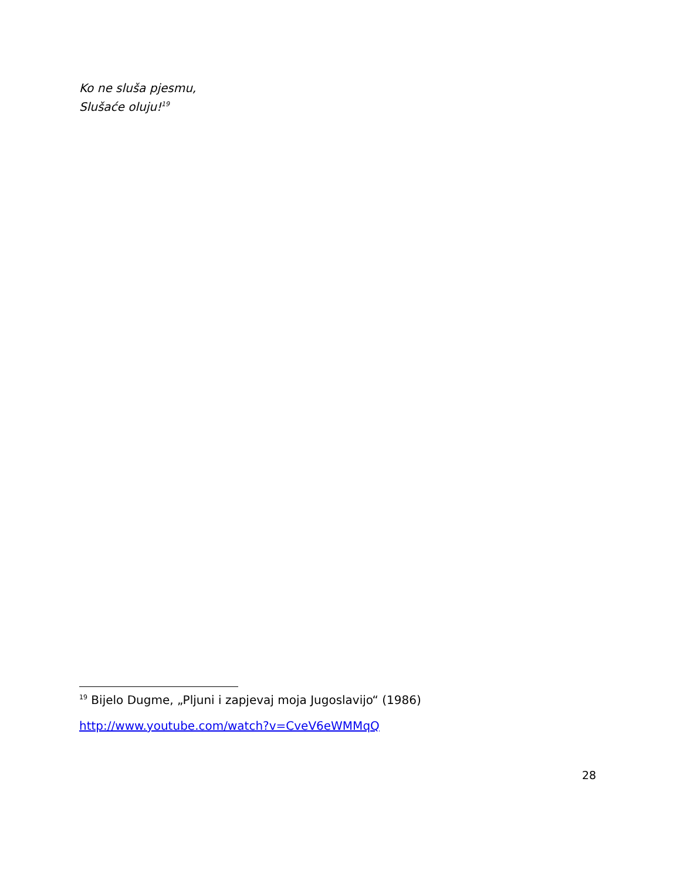Ko ne sluša pjesmu,
Slušaće oluju!<sup>19</sup>
<sup>19</sup> Bijelo Dugme, „Pljuni i zapjevaj moja Jugoslavijo“ (1986)
http://www.youtube.com/watch?v=CveV6eWMMqQ
28